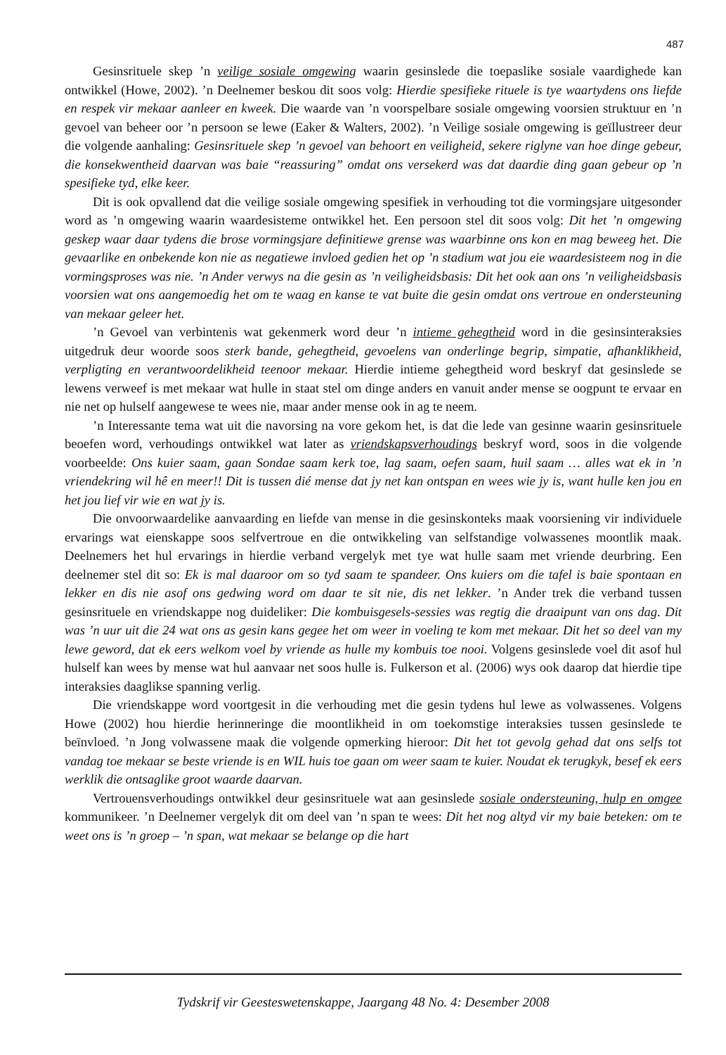487
Gesinsrituele skep ’n veilige sosiale omgewing waarin gesinslede die toepaslike sosiale vaardighede kan ontwikkel (Howe, 2002). ’n Deelnemer beskou dit soos volg: Hierdie spesifieke rituele is tye waartydens ons liefde en respek vir mekaar aanleer en kweek. Die waarde van ’n voorspelbare sosiale omgewing voorsien struktuur en ’n gevoel van beheer oor ’n persoon se lewe (Eaker & Walters, 2002). ’n Veilige sosiale omgewing is geïllustreer deur die volgende aanhaling: Gesinsrituele skep ’n gevoel van behoort en veiligheid, sekere riglyne van hoe dinge gebeur, die konsekwentheid daarvan was baie “reassuring” omdat ons versekerd was dat daardie ding gaan gebeur op ’n spesifieke tyd, elke keer.
Dit is ook opvallend dat die veilige sosiale omgewing spesifiek in verhouding tot die vormingsjare uitgesonder word as ’n omgewing waarin waardesisteme ontwikkel het. Een persoon stel dit soos volg: Dit het ’n omgewing geskep waar daar tydens die brose vormingsjare definitiewe grense was waarbinne ons kon en mag beweeg het. Die gevaarlike en onbekende kon nie as negatiewe invloed gedien het op ’n stadium wat jou eie waardesisteem nog in die vormingsproses was nie. ’n Ander verwys na die gesin as ’n veiligheidsbasis: Dit het ook aan ons ’n veiligheidsbasis voorsien wat ons aangemoedig het om te waag en kanse te vat buite die gesin omdat ons vertroue en ondersteuning van mekaar geleer het.
’n Gevoel van verbintenis wat gekenmerk word deur ’n intieme gehegtheid word in die gesinsinteraksies uitgedruk deur woorde soos sterk bande, gehegtheid, gevoelens van onderlinge begrip, simpatie, afhanklikheid, verpligting en verantwoordelikheid teenoor mekaar. Hierdie intieme gehegtheid word beskryf dat gesinslede se lewens verweef is met mekaar wat hulle in staat stel om dinge anders en vanuit ander mense se oogpunt te ervaar en nie net op hulself aangewese te wees nie, maar ander mense ook in ag te neem.
’n Interessante tema wat uit die navorsing na vore gekom het, is dat die lede van gesinne waarin gesinsrituele beoefen word, verhoudings ontwikkel wat later as vriendskapsverhoudings beskryf word, soos in die volgende voorbeelde: Ons kuier saam, gaan Sondae saam kerk toe, lag saam, oefen saam, huil saam … alles wat ek in ’n vriendekring wil hê en meer!! Dit is tussen dié mense dat jy net kan ontspan en wees wie jy is, want hulle ken jou en het jou lief vir wie en wat jy is.
Die onvoorwaardelike aanvaarding en liefde van mense in die gesinskonteks maak voorsiening vir individuele ervarings wat eienskappe soos selfvertroue en die ontwikkeling van selfstandige volwassenes moontlik maak. Deelnemers het hul ervarings in hierdie verband vergelyk met tye wat hulle saam met vriende deurbring. Een deelnemer stel dit so: Ek is mal daaroor om so tyd saam te spandeer. Ons kuiers om die tafel is baie spontaan en lekker en dis nie asof ons gedwing word om daar te sit nie, dis net lekker. ’n Ander trek die verband tussen gesinsrituele en vriendskappe nog duideliker: Die kombuisgesels-sessies was regtig die draaipunt van ons dag. Dit was ’n uur uit die 24 wat ons as gesin kans gegee het om weer in voeling te kom met mekaar. Dit het so deel van my lewe geword, dat ek eers welkom voel by vriende as hulle my kombuis toe nooi. Volgens gesinslede voel dit asof hul hulself kan wees by mense wat hul aanvaar net soos hulle is. Fulkerson et al. (2006) wys ook daarop dat hierdie tipe interaksies daaglikse spanning verlig.
Die vriendskappe word voortgesit in die verhouding met die gesin tydens hul lewe as volwassenes. Volgens Howe (2002) hou hierdie herinneringe die moontlikheid in om toekomstige interaksies tussen gesinslede te beïnvloed. ’n Jong volwassene maak die volgende opmerking hieroor: Dit het tot gevolg gehad dat ons selfs tot vandag toe mekaar se beste vriende is en WIL huis toe gaan om weer saam te kuier. Noudat ek terugkyk, besef ek eers werklik die ontsaglike groot waarde daarvan.
Vertrouensverhoudings ontwikkel deur gesinsrituele wat aan gesinslede sosiale ondersteuning, hulp en omgee kommunikeer. ’n Deelnemer vergelyk dit om deel van ’n span te wees: Dit het nog altyd vir my baie beteken: om te weet ons is ’n groep – ’n span, wat mekaar se belange op die hart
Tydskrif vir Geesteswetenskappe, Jaargang 48 No. 4: Desember 2008